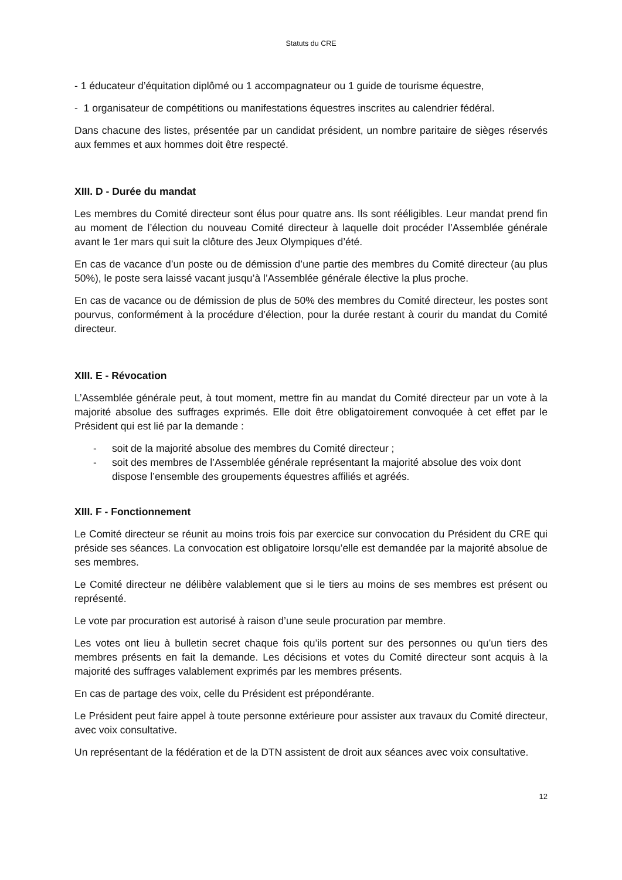Statuts du CRE
- 1 éducateur d’équitation diplômé ou 1 accompagnateur ou 1 guide de tourisme équestre,
- 1 organisateur de compétitions ou manifestations équestres inscrites au calendrier fédéral.
Dans chacune des listes, présentée par un candidat président, un nombre paritaire de sièges réservés aux femmes et aux hommes doit être respecté.
XIII. D - Durée du mandat
Les membres du Comité directeur sont élus pour quatre ans. Ils sont rééligibles. Leur mandat prend fin au moment de l’élection du nouveau Comité directeur à laquelle doit procéder l’Assemblée générale avant le 1er mars qui suit la clôture des Jeux Olympiques d’été.
En cas de vacance d’un poste ou de démission d’une partie des membres du Comité directeur (au plus 50%), le poste sera laissé vacant jusqu’à l’Assemblée générale élective la plus proche.
En cas de vacance ou de démission de plus de 50% des membres du Comité directeur, les postes sont pourvus, conformément à la procédure d’élection, pour la durée restant à courir du mandat du Comité directeur.
XIII. E - Révocation
L’Assemblée générale peut, à tout moment, mettre fin au mandat du Comité directeur par un vote à la majorité absolue des suffrages exprimés. Elle doit être obligatoirement convoquée à cet effet par le Président qui est lié par la demande :
- soit de la majorité absolue des membres du Comité directeur ;
- soit des membres de l’Assemblée générale représentant la majorité absolue des voix dont dispose l’ensemble des groupements équestres affiliés et agréés.
XIII. F - Fonctionnement
Le Comité directeur se réunit au moins trois fois par exercice sur convocation du Président du CRE qui préside ses séances. La convocation est obligatoire lorsqu’elle est demandée par la majorité absolue de ses membres.
Le Comité directeur ne délibère valablement que si le tiers au moins de ses membres est présent ou représenté.
Le vote par procuration est autorisé à raison d’une seule procuration par membre.
Les votes ont lieu à bulletin secret chaque fois qu’ils portent sur des personnes ou qu’un tiers des membres présents en fait la demande. Les décisions et votes du Comité directeur sont acquis à la majorité des suffrages valablement exprimés par les membres présents.
En cas de partage des voix, celle du Président est prépondérante.
Le Président peut faire appel à toute personne extérieure pour assister aux travaux du Comité directeur, avec voix consultative.
Un représentant de la fédération et de la DTN assistent de droit aux séances avec voix consultative.
12